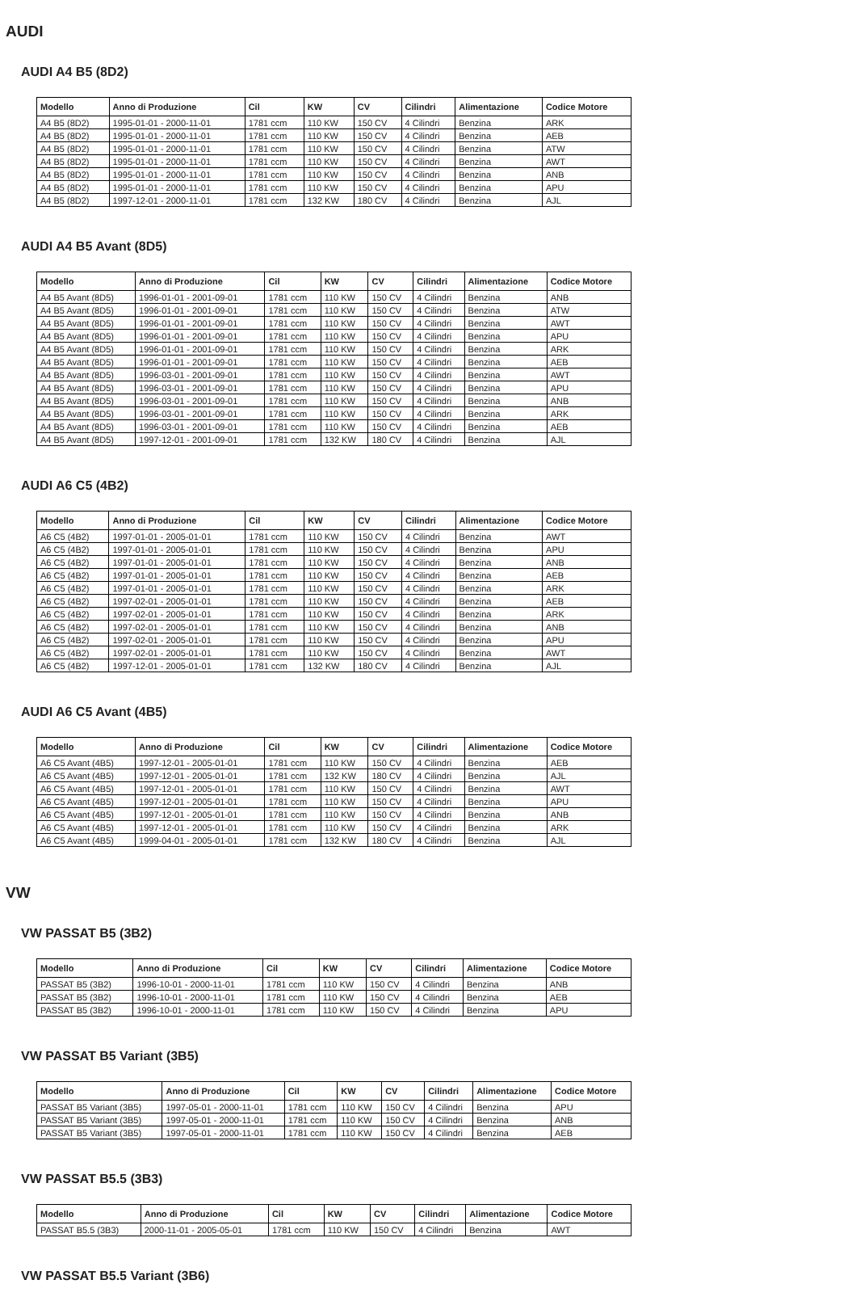AUDI
AUDI A4 B5 (8D2)
| Modello | Anno di Produzione | Cil | KW | CV | Cilindri | Alimentazione | Codice Motore |
| --- | --- | --- | --- | --- | --- | --- | --- |
| A4 B5 (8D2) | 1995-01-01 - 2000-11-01 | 1781 ccm | 110 KW | 150 CV | 4 Cilindri | Benzina | ARK |
| A4 B5 (8D2) | 1995-01-01 - 2000-11-01 | 1781 ccm | 110 KW | 150 CV | 4 Cilindri | Benzina | AEB |
| A4 B5 (8D2) | 1995-01-01 - 2000-11-01 | 1781 ccm | 110 KW | 150 CV | 4 Cilindri | Benzina | ATW |
| A4 B5 (8D2) | 1995-01-01 - 2000-11-01 | 1781 ccm | 110 KW | 150 CV | 4 Cilindri | Benzina | AWT |
| A4 B5 (8D2) | 1995-01-01 - 2000-11-01 | 1781 ccm | 110 KW | 150 CV | 4 Cilindri | Benzina | ANB |
| A4 B5 (8D2) | 1995-01-01 - 2000-11-01 | 1781 ccm | 110 KW | 150 CV | 4 Cilindri | Benzina | APU |
| A4 B5 (8D2) | 1997-12-01 - 2000-11-01 | 1781 ccm | 132 KW | 180 CV | 4 Cilindri | Benzina | AJL |
AUDI A4 B5 Avant (8D5)
| Modello | Anno di Produzione | Cil | KW | CV | Cilindri | Alimentazione | Codice Motore |
| --- | --- | --- | --- | --- | --- | --- | --- |
| A4 B5 Avant (8D5) | 1996-01-01 - 2001-09-01 | 1781 ccm | 110 KW | 150 CV | 4 Cilindri | Benzina | ANB |
| A4 B5 Avant (8D5) | 1996-01-01 - 2001-09-01 | 1781 ccm | 110 KW | 150 CV | 4 Cilindri | Benzina | ATW |
| A4 B5 Avant (8D5) | 1996-01-01 - 2001-09-01 | 1781 ccm | 110 KW | 150 CV | 4 Cilindri | Benzina | AWT |
| A4 B5 Avant (8D5) | 1996-01-01 - 2001-09-01 | 1781 ccm | 110 KW | 150 CV | 4 Cilindri | Benzina | APU |
| A4 B5 Avant (8D5) | 1996-01-01 - 2001-09-01 | 1781 ccm | 110 KW | 150 CV | 4 Cilindri | Benzina | ARK |
| A4 B5 Avant (8D5) | 1996-01-01 - 2001-09-01 | 1781 ccm | 110 KW | 150 CV | 4 Cilindri | Benzina | AEB |
| A4 B5 Avant (8D5) | 1996-03-01 - 2001-09-01 | 1781 ccm | 110 KW | 150 CV | 4 Cilindri | Benzina | AWT |
| A4 B5 Avant (8D5) | 1996-03-01 - 2001-09-01 | 1781 ccm | 110 KW | 150 CV | 4 Cilindri | Benzina | APU |
| A4 B5 Avant (8D5) | 1996-03-01 - 2001-09-01 | 1781 ccm | 110 KW | 150 CV | 4 Cilindri | Benzina | ANB |
| A4 B5 Avant (8D5) | 1996-03-01 - 2001-09-01 | 1781 ccm | 110 KW | 150 CV | 4 Cilindri | Benzina | ARK |
| A4 B5 Avant (8D5) | 1996-03-01 - 2001-09-01 | 1781 ccm | 110 KW | 150 CV | 4 Cilindri | Benzina | AEB |
| A4 B5 Avant (8D5) | 1997-12-01 - 2001-09-01 | 1781 ccm | 132 KW | 180 CV | 4 Cilindri | Benzina | AJL |
AUDI A6 C5 (4B2)
| Modello | Anno di Produzione | Cil | KW | CV | Cilindri | Alimentazione | Codice Motore |
| --- | --- | --- | --- | --- | --- | --- | --- |
| A6 C5 (4B2) | 1997-01-01 - 2005-01-01 | 1781 ccm | 110 KW | 150 CV | 4 Cilindri | Benzina | AWT |
| A6 C5 (4B2) | 1997-01-01 - 2005-01-01 | 1781 ccm | 110 KW | 150 CV | 4 Cilindri | Benzina | APU |
| A6 C5 (4B2) | 1997-01-01 - 2005-01-01 | 1781 ccm | 110 KW | 150 CV | 4 Cilindri | Benzina | ANB |
| A6 C5 (4B2) | 1997-01-01 - 2005-01-01 | 1781 ccm | 110 KW | 150 CV | 4 Cilindri | Benzina | AEB |
| A6 C5 (4B2) | 1997-01-01 - 2005-01-01 | 1781 ccm | 110 KW | 150 CV | 4 Cilindri | Benzina | ARK |
| A6 C5 (4B2) | 1997-02-01 - 2005-01-01 | 1781 ccm | 110 KW | 150 CV | 4 Cilindri | Benzina | AEB |
| A6 C5 (4B2) | 1997-02-01 - 2005-01-01 | 1781 ccm | 110 KW | 150 CV | 4 Cilindri | Benzina | ARK |
| A6 C5 (4B2) | 1997-02-01 - 2005-01-01 | 1781 ccm | 110 KW | 150 CV | 4 Cilindri | Benzina | ANB |
| A6 C5 (4B2) | 1997-02-01 - 2005-01-01 | 1781 ccm | 110 KW | 150 CV | 4 Cilindri | Benzina | APU |
| A6 C5 (4B2) | 1997-02-01 - 2005-01-01 | 1781 ccm | 110 KW | 150 CV | 4 Cilindri | Benzina | AWT |
| A6 C5 (4B2) | 1997-12-01 - 2005-01-01 | 1781 ccm | 132 KW | 180 CV | 4 Cilindri | Benzina | AJL |
AUDI A6 C5 Avant (4B5)
| Modello | Anno di Produzione | Cil | KW | CV | Cilindri | Alimentazione | Codice Motore |
| --- | --- | --- | --- | --- | --- | --- | --- |
| A6 C5 Avant (4B5) | 1997-12-01 - 2005-01-01 | 1781 ccm | 110 KW | 150 CV | 4 Cilindri | Benzina | AEB |
| A6 C5 Avant (4B5) | 1997-12-01 - 2005-01-01 | 1781 ccm | 132 KW | 180 CV | 4 Cilindri | Benzina | AJL |
| A6 C5 Avant (4B5) | 1997-12-01 - 2005-01-01 | 1781 ccm | 110 KW | 150 CV | 4 Cilindri | Benzina | AWT |
| A6 C5 Avant (4B5) | 1997-12-01 - 2005-01-01 | 1781 ccm | 110 KW | 150 CV | 4 Cilindri | Benzina | APU |
| A6 C5 Avant (4B5) | 1997-12-01 - 2005-01-01 | 1781 ccm | 110 KW | 150 CV | 4 Cilindri | Benzina | ANB |
| A6 C5 Avant (4B5) | 1997-12-01 - 2005-01-01 | 1781 ccm | 110 KW | 150 CV | 4 Cilindri | Benzina | ARK |
| A6 C5 Avant (4B5) | 1999-04-01 - 2005-01-01 | 1781 ccm | 132 KW | 180 CV | 4 Cilindri | Benzina | AJL |
VW
VW PASSAT B5 (3B2)
| Modello | Anno di Produzione | Cil | KW | CV | Cilindri | Alimentazione | Codice Motore |
| --- | --- | --- | --- | --- | --- | --- | --- |
| PASSAT B5 (3B2) | 1996-10-01 - 2000-11-01 | 1781 ccm | 110 KW | 150 CV | 4 Cilindri | Benzina | ANB |
| PASSAT B5 (3B2) | 1996-10-01 - 2000-11-01 | 1781 ccm | 110 KW | 150 CV | 4 Cilindri | Benzina | AEB |
| PASSAT B5 (3B2) | 1996-10-01 - 2000-11-01 | 1781 ccm | 110 KW | 150 CV | 4 Cilindri | Benzina | APU |
VW PASSAT B5 Variant (3B5)
| Modello | Anno di Produzione | Cil | KW | CV | Cilindri | Alimentazione | Codice Motore |
| --- | --- | --- | --- | --- | --- | --- | --- |
| PASSAT B5 Variant (3B5) | 1997-05-01 - 2000-11-01 | 1781 ccm | 110 KW | 150 CV | 4 Cilindri | Benzina | APU |
| PASSAT B5 Variant (3B5) | 1997-05-01 - 2000-11-01 | 1781 ccm | 110 KW | 150 CV | 4 Cilindri | Benzina | ANB |
| PASSAT B5 Variant (3B5) | 1997-05-01 - 2000-11-01 | 1781 ccm | 110 KW | 150 CV | 4 Cilindri | Benzina | AEB |
VW PASSAT B5.5 (3B3)
| Modello | Anno di Produzione | Cil | KW | CV | Cilindri | Alimentazione | Codice Motore |
| --- | --- | --- | --- | --- | --- | --- | --- |
| PASSAT B5.5 (3B3) | 2000-11-01 - 2005-05-01 | 1781 ccm | 110 KW | 150 CV | 4 Cilindri | Benzina | AWT |
VW PASSAT B5.5 Variant (3B6)